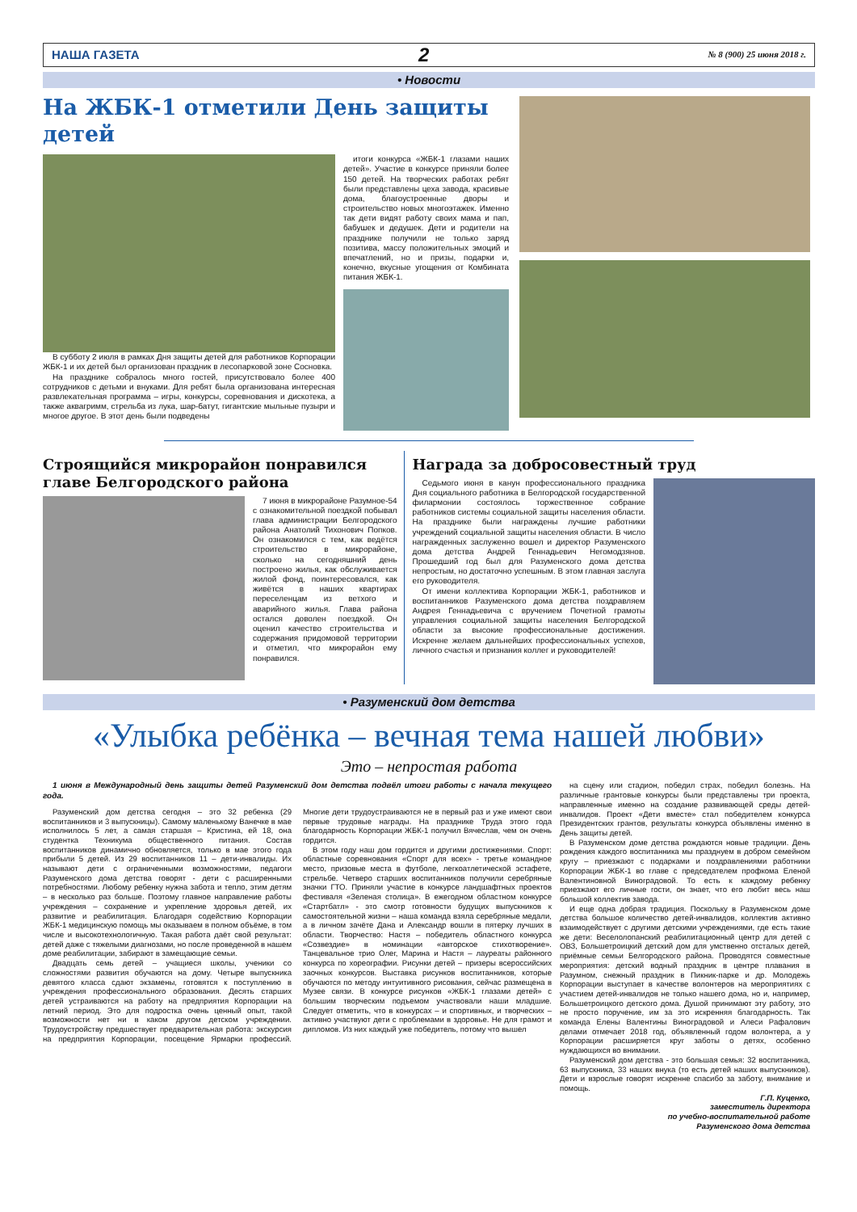НАША ГАЗЕТА 2 № 8 (900) 25 июня 2018 г.
• Новости
На ЖБК-1 отметили День защиты детей
В субботу 2 июля в рамках Дня защиты детей для работников Корпорации ЖБК-1 и их детей был организован праздник в лесопарковой зоне Сосновка.
На празднике собралось много гостей, присутствовало более 400 сотрудников с детьми и внуками. Для ребят была организована интересная развлекательная программа – игры, конкурсы, соревнования и дискотека, а также аквагримм, стрельба из лука, шар-батут, гигантские мыльные пузыри и многое другое. В этот день были подведены
итоги конкурса «ЖБК-1 глазами наших детей». Участие в конкурсе приняли более 150 детей. На творческих работах ребят были представлены цеха завода, красивые дома, благоустроенные дворы и строительство новых многоэтажек. Именно так дети видят работу своих мама и пап, бабушек и дедушек. Дети и родители на празднике получили не только заряд позитива, массу положительных эмоций и впечатлений, но и призы, подарки и, конечно, вкусные угощения от Комбината питания ЖБК-1.
Строящийся микрорайон понравился главе Белгородского района
7 июня в микрорайоне Разумное-54 с ознакомительной поездкой побывал глава администрации Белгородского района Анатолий Тихонович Попков. Он ознакомился с тем, как ведётся строительство в микрорайоне, сколько на сегодняшний день построено жилья, как обслуживается жилой фонд, поинтересовался, как живётся в наших квартирах переселенцам из ветхого и аварийного жилья. Глава района остался доволен поездкой. Он оценил качество строительства и содержания придомовой территории и отметил, что микрорайон ему понравился.
Награда за добросовестный труд
Седьмого июня в канун профессионального праздника Дня социального работника в Белгородской государственной филармонии состоялось торжественное собрание работников системы социальной защиты населения области. На празднике были награждены лучшие работники учреждений социальной защиты населения области. В число награжденных заслуженно вошел и директор Разуменского дома детства Андрей Геннадьевич Негомодзянов. Прошедший год был для Разуменского дома детства непростым, но достаточно успешным. В этом главная заслуга его руководителя.
От имени коллектива Корпорации ЖБК-1, работников и воспитанников Разуменского дома детства поздравляем Андрея Геннадьевича с вручением Почетной грамоты управления социальной защиты населения Белгородской области за высокие профессиональные достижения. Искренне желаем дальнейших профессиональных успехов, личного счастья и признания коллег и руководителей!
• Разуменский дом детства
«Улыбка ребёнка – вечная тема нашей любви»
Это – непростая работа
1 июня в Международный день защиты детей Разуменский дом детства подвёл итоги работы с начала текущего года.
Разуменский дом детства сегодня – это 32 ребенка (29 воспитанников и 3 выпускницы). Самому маленькому Ванечке в мае исполнилось 5 лет, а самая старшая – Кристина, ей 18, она студентка Техникума общественного питания. Состав воспитанников динамично обновляется, только в мае этого года прибыли 5 детей. Из 29 воспитанников 11 – дети-инвалиды. Их называют дети с ограниченными возможностями, педагоги Разуменского дома детства говорят - дети с расширенными потребностями. Любому ребенку нужна забота и тепло, этим детям – в несколько раз больше. Поэтому главное направление работы учреждения – сохранение и укрепление здоровья детей, их развитие и реабилитация. Благодаря содействию Корпорации ЖБК-1 медицинскую помощь мы оказываем в полном объёме, в том числе и высокотехнологичную. Такая работа даёт свой результат: детей даже с тяжелыми диагнозами, но после проведенной в нашем доме реабилитации, забирают в замещающие семьи.
Двадцать семь детей – учащиеся школы, ученики со сложностями развития обучаются на дому. Четыре выпускника девятого класса сдают экзамены, готовятся к поступлению в учреждения профессионального образования. Десять старших детей устраиваются на работу на предприятия Корпорации на летний период. Это для подростка очень ценный опыт, такой возможности нет ни в каком другом детском учреждении. Трудоустройству предшествует предварительная работа: экскурсия на предприятия Корпорации, посещение Ярмарки профессий. Многие дети трудоустраиваются не в первый раз и уже имеют свои первые трудовые награды. На празднике Труда этого года благодарность Корпорации ЖБК-1 получил Вячеслав, чем он очень гордится.
В этом году наш дом гордится и другими достижениями. Спорт: областные соревнования «Спорт для всех» - третье командное место, призовые места в футболе, легкоатлетической эстафете, стрельбе. Четверо старших воспитанников получили серебряные значки ГТО. Приняли участие в конкурсе ландшафтных проектов фестиваля «Зеленая столица». В ежегодном областном конкурсе «Стартбатл» - это смотр готовности будущих выпускников к самостоятельной жизни – наша команда взяла серебряные медали, а в личном зачёте Дана и Александр вошли в пятерку лучших в области. Творчество: Настя – победитель областного конкурса «Созвездие» в номинации «авторское стихотворение». Танцевальное трио Олег, Марина и Настя – лауреаты районного конкурса по хореографии. Рисунки детей – призеры всероссийских заочных конкурсов. Выставка рисунков воспитанников, которые обучаются по методу интуитивного рисования, сейчас размещена в Музее связи. В конкурсе рисунков «ЖБК-1 глазами детей» с большим творческим подъемом участвовали наши младшие. Следует отметить, что в конкурсах – и спортивных, и творческих – активно участвуют дети с проблемами в здоровье. Не для грамот и дипломов. Из них каждый уже победитель, потому что вышел
на сцену или стадион, победил страх, победил болезнь. На различные грантовые конкурсы были представлены три проекта, направленные именно на создание развивающей среды детей-инвалидов. Проект «Дети вместе» стал победителем конкурса Президентских грантов, результаты конкурса объявлены именно в День защиты детей.
В Разуменском доме детства рождаются новые традиции. День рождения каждого воспитанника мы празднуем в добром семейном кругу – приезжают с подарками и поздравлениями работники Корпорации ЖБК-1 во главе с председателем профкома Еленой Валентиновной Виноградовой. То есть к каждому ребенку приезжают его личные гости, он знает, что его любит весь наш большой коллектив завода.
И еще одна добрая традиция. Поскольку в Разуменском доме детства большое количество детей-инвалидов, коллектив активно взаимодействует с другими детскими учреждениями, где есть такие же дети: Веселолопанский реабилитационный центр для детей с ОВЗ, Большетроицкий детский дом для умственно отсталых детей, приёмные семьи Белгородского района. Проводятся совместные мероприятия: детский водный праздник в центре плавания в Разумном, снежный праздник в Пикник-парке и др. Молодежь Корпорации выступает в качестве волонтеров на мероприятиях с участием детей-инвалидов не только нашего дома, но и, например, Большетроицкого детского дома. Душой принимают эту работу, это не просто поручение, им за это искренняя благодарность. Так команда Елены Валентины Виноградовой и Алеси Рафалович делами отмечает 2018 год, объявленный годом волонтера, а у Корпорации расширяется круг заботы о детях, особенно нуждающихся во внимании.
Разуменский дом детства - это большая семья: 32 воспитанника, 63 выпускника, 33 наших внука (то есть детей наших выпускников). Дети и взрослые говорят искренне спасибо за заботу, внимание и помощь.
Г.П. Куценко,
заместитель директора
по учебно-воспитательной работе
Разуменского дома детства